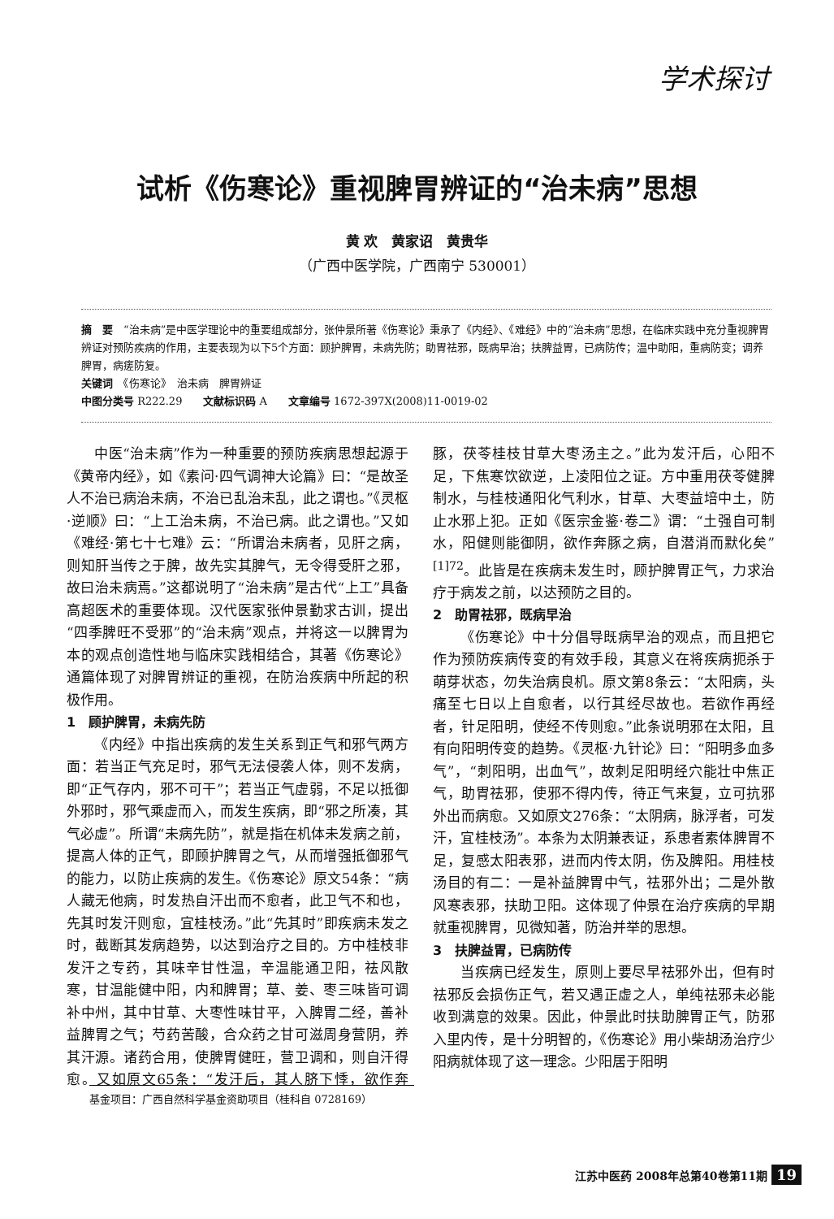学术探讨
试析《伤寒论》重视脾胃辨证的“治未病”思想
黄 欢　黄家诏　黄贵华
（广西中医学院，广西南宁 530001）
摘　要　“治未病”是中医学理论中的重要组成部分，张仲景所著《伤寒论》秉承了《内经》、《难经》中的“治未病”思想，在临床实践中充分重视脾胃辨证对预防疾病的作用，主要表现为以下5个方面：顾护脾胃，未病先防；助胃祛邪，既病早治；扶脾益胃，已病防传；温中助阳，重病防变；调养脾胃，病瘥防复。
关键词　《伤寒论》　治未病　脾胃辨证
中图分类号 R222.29　　文献标识码 A　　文章编号 1672-397X(2008)11-0019-02
中医“治未病”作为一种重要的预防疾病思想起源于《黄帝内经》，如《素问·四气调神大论篇》曰：“是故圣人不治已病治未病，不治已乱治未乱，此之谓也。”《灵枢·逆顺》曰：“上工治未病，不治已病。此之谓也。”又如《难经·第七十七难》云：“所谓治未病者，见肝之病，则知肝当传之于脾，故先实其脾气，无令得受肝之邪，故曰治未病焉。”这都说明了“治未病”是古代“上工”具备高超医术的重要体现。汉代医家张仲景勤求古训，提出“四季脾旺不受邪”的“治未病”观点，并将这一以脾胃为本的观点创造性地与临床实践相结合，其著《伤寒论》通篇体现了对脾胃辨证的重视，在防治疾病中所起的积极作用。
1　顾护脾胃，未病先防
《内经》中指出疾病的发生关系到正气和邪气两方面：若当正气充足时，邪气无法侵袭人体，则不发病，即“正气存内，邪不可干”；若当正气虚弱，不足以抵御外邪时，邪气乘虚而入，而发生疾病，即“邪之所凑，其气必虚”。所谓“未病先防”，就是指在机体未发病之前，提高人体的正气，即顾护脾胃之气，从而增强抵御邪气的能力，以防止疾病的发生。《伤寒论》原文54条：“病人藏无他病，时发热自汗出而不愈者，此卫气不和也，先其时发汗则愈，宜桂枝汤。”此“先其时”即疾病未发之时，截断其发病趋势，以达到治疗之目的。方中桂枝非发汗之专药，其味辛甘性温，辛温能通卫阳，祛风散寒，甘温能健中阳，内和脾胃；草、姜、枣三味皆可调补中州，其中甘草、大枣性味甘平，入脾胃二经，善补益脾胃之气；芍药苦酸，合众药之甘可滋周身营阴，养其汗源。诸药合用，使脾胃健旺，营卫调和，则自汗得愈。又如原文65条：“发汗后，其人脐下悸，欲作奔豚，茯苓桂枝甘草大枣汤主之。”此为发汗后，心阳不足，下焦寒饮欲逆，上凌阳位之证。方中重用茯苓健脾制水，与桂枝通阳化气利水，甘草、大枣益培中土，防止水邪上犯。正如《医宗金鉴·卷二》谓：“土强自可制水，阳健则能御阴，欲作奔豚之病，自潜消而默化矣”<sup>[1]72</sup>。此皆是在疾病未发生时，顾护脾胃正气，力求治疗于病发之前，以达预防之目的。
2　助胃祛邪，既病早治
《伤寒论》中十分倡导既病早治的观点，而且把它作为预防疾病传变的有效手段，其意义在将疾病扼杀于萌芽状态，勿失治病良机。原文第8条云：“太阳病，头痛至七日以上自愈者，以行其经尽故也。若欲作再经者，针足阳明，使经不传则愈。”此条说明邪在太阳，且有向阳明传变的趋势。《灵枢·九针论》曰：“阳明多血多气”，“刺阳明，出血气”，故刺足阳明经穴能壮中焦正气，助胃祛邪，使邪不得内传，待正气来复，立可抗邪外出而病愈。又如原文276条：“太阴病，脉浮者，可发汗，宜桂枝汤”。本条为太阴兼表证，系患者素体脾胃不足，复感太阳表邪，进而内传太阴，伤及脾阳。用桂枝汤目的有二：一是补益脾胃中气，祛邪外出；二是外散风寒表邪，扶助卫阳。这体现了仲景在治疗疾病的早期就重视脾胃，见微知著，防治并举的思想。
3　扶脾益胃，已病防传
当疾病已经发生，原则上要尽早祛邪外出，但有时祛邪反会损伤正气，若又遇正虚之人，单纯祛邪未必能收到满意的效果。因此，仲景此时扶助脾胃正气，防邪入里内传，是十分明智的，《伤寒论》用小柴胡汤治疗少阳病就体现了这一理念。少阳居于阳明
基金项目：广西自然科学基金资助项目（桂科自 0728169）
江苏中医药 2008年总第40卷第11期 19